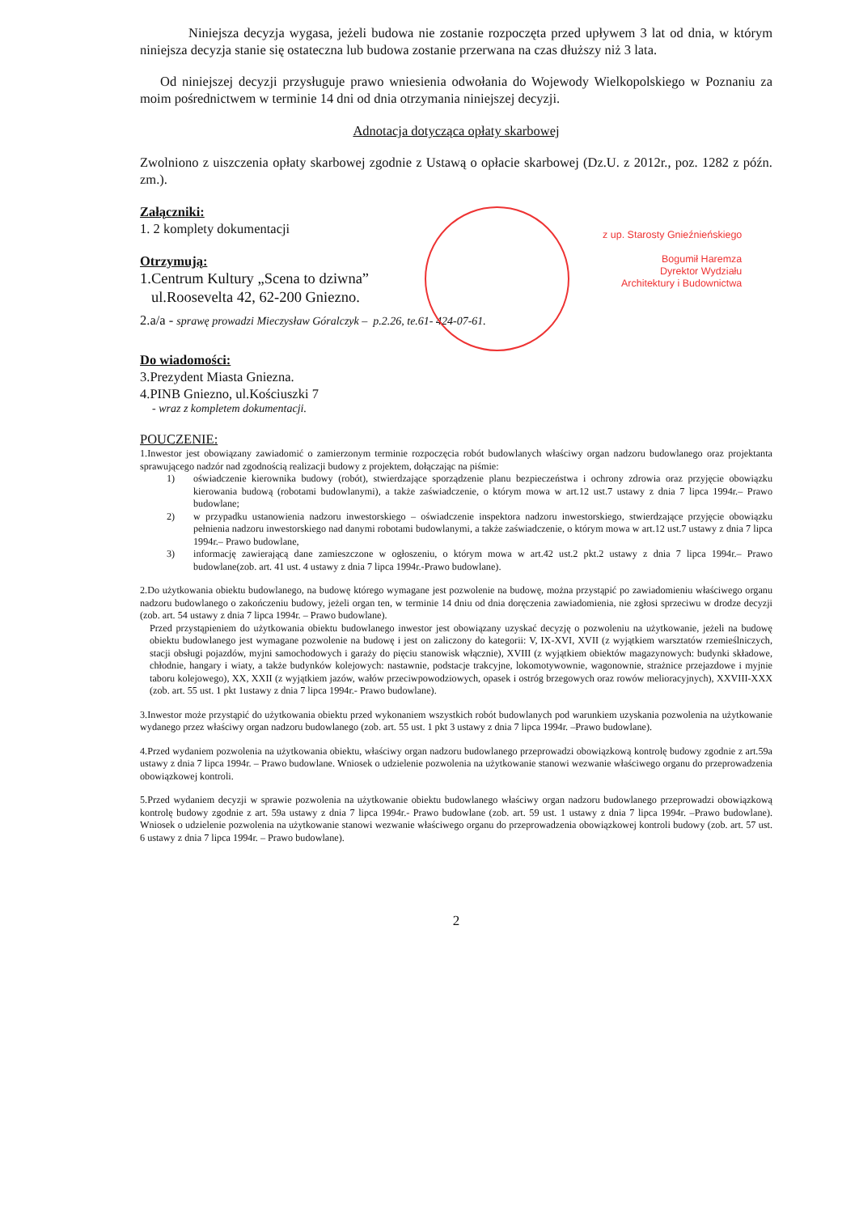Niniejsza decyzja wygasa, jeżeli budowa nie zostanie rozpoczęta przed upływem 3 lat od dnia, w którym niniejsza decyzja stanie się ostateczna lub budowa zostanie przerwana na czas dłuższy niż 3 lata.
Od niniejszej decyzji przysługuje prawo wniesienia odwołania do Wojewody Wielkopolskiego w Poznaniu za moim pośrednictwem w terminie 14 dni od dnia otrzymania niniejszej decyzji.
Adnotacja dotycząca opłaty skarbowej
Zwolniono z uiszczenia opłaty skarbowej zgodnie z Ustawą o opłacie skarbowej (Dz.U. z 2012r., poz. 1282 z późn. zm.).
Załączniki:
1. 2 komplety dokumentacji
Otrzymują:
1.Centrum Kultury „Scena to dziwna”
ul.Roosevelta 42, 62-200 Gniezno.
2.a/a - sprawę prowadzi Mieczysław Góralczyk – p.2.26, te.61- 424-07-61.
Do wiadomości:
3.Prezydent Miasta Gniezna.
4.PINB Gniezno, ul.Kościuszki 7
- wraz z kompletem dokumentacji.
POUCZENIE:
1.Inwestor jest obowiązany zawiadomić o zamierzonym terminie rozpoczęcia robót budowlanych właściwy organ nadzoru budowlanego oraz projektanta sprawującego nadzór nad zgodnością realizacji budowy z projektem, dołączając na piśmie:
1) oświadczenie kierownika budowy (robót), stwierdzające sporządzenie planu bezpieczeństwa i ochrony zdrowia oraz przyjęcie obowiązku kierowania budową (robotami budowlanymi), a także zaświadczenie, o którym mowa w art.12 ust.7 ustawy z dnia 7 lipca 1994r.– Prawo budowlane;
2) w przypadku ustanowienia nadzoru inwestorskiego – oświadczenie inspektora nadzoru inwestorskiego, stwierdzające przyjęcie obowiązku pełnienia nadzoru inwestorskiego nad danymi robotami budowlanymi, a także zaświadczenie, o którym mowa w art.12 ust.7 ustawy z dnia 7 lipca 1994r.– Prawo budowlane,
3) informację zawierającą dane zamieszczone w ogłoszeniu, o którym mowa w art.42 ust.2 pkt.2 ustawy z dnia 7 lipca 1994r.– Prawo budowlane(zob. art. 41 ust. 4 ustawy z dnia 7 lipca 1994r.-Prawo budowlane).
2.Do użytkowania obiektu budowlanego, na budowę którego wymagane jest pozwolenie na budowę, można przystąpić po zawiadomieniu właściwego organu nadzoru budowlanego o zakończeniu budowy, jeżeli organ ten, w terminie 14 dniu od dnia doręczenia zawiadomienia, nie zgłosi sprzeciwu w drodze decyzji (zob. art. 54 ustawy z dnia 7 lipca 1994r. – Prawo budowlane).
Przed przystąpieniem do użytkowania obiektu budowlanego inwestor jest obowiązany uzyskać decyzję o pozwoleniu na użytkowanie, jeżeli na budowę obiektu budowlanego jest wymagane pozwolenie na budowę i jest on zaliczony do kategorii: V, IX-XVI, XVII (z wyjątkiem warsztatów rzemieślniczych, stacji obsługi pojazdów, myjni samochodowych i garaży do pięciu stanowisk włącznie), XVIII (z wyjątkiem obiektów magazynowych: budynki składowe, chłodnie, hangary i wiaty, a także budynków kolejowych: nastawnie, podstacje trakcyjne, lokomotywownie, wagonownie, strażnice przejazdowe i myjnie taboru kolejowego), XX, XXII (z wyjątkiem jazów, wałów przeciwpowodziowych, opasek i ostróg brzegowych oraz rowów melioracyjnych), XXVIII-XXX (zob. art. 55 ust. 1 pkt 1ustawy z dnia 7 lipca 1994r.- Prawo budowlane).
3.Inwestor może przystąpić do użytkowania obiektu przed wykonaniem wszystkich robót budowlanych pod warunkiem uzyskania pozwolenia na użytkowanie wydanego przez właściwy organ nadzoru budowlanego (zob. art. 55 ust. 1 pkt 3 ustawy z dnia 7 lipca 1994r. –Prawo budowlane).
4.Przed wydaniem pozwolenia na użytkowania obiektu, właściwy organ nadzoru budowlanego przeprowadzi obowiązkową kontrolę budowy zgodnie z art.59a ustawy z dnia 7 lipca 1994r. – Prawo budowlane. Wniosek o udzielenie pozwolenia na użytkowanie stanowi wezwanie właściwego organu do przeprowadzenia obowiązkowej kontroli.
5.Przed wydaniem decyzji w sprawie pozwolenia na użytkowanie obiektu budowlanego właściwy organ nadzoru budowlanego przeprowadzi obowiązkową kontrolę budowy zgodnie z art. 59a ustawy z dnia 7 lipca 1994r.- Prawo budowlane (zob. art. 59 ust. 1 ustawy z dnia 7 lipca 1994r. –Prawo budowlane). Wniosek o udzielenie pozwolenia na użytkowanie stanowi wezwanie właściwego organu do przeprowadzenia obowiązkowej kontroli budowy (zob. art. 57 ust. 6 ustawy z dnia 7 lipca 1994r. – Prawo budowlane).
2
z up. Starosty Gnieźnieńskiego
Bogumił Haremza
Dyrektor Wydziału
Architektury i Budownictwa